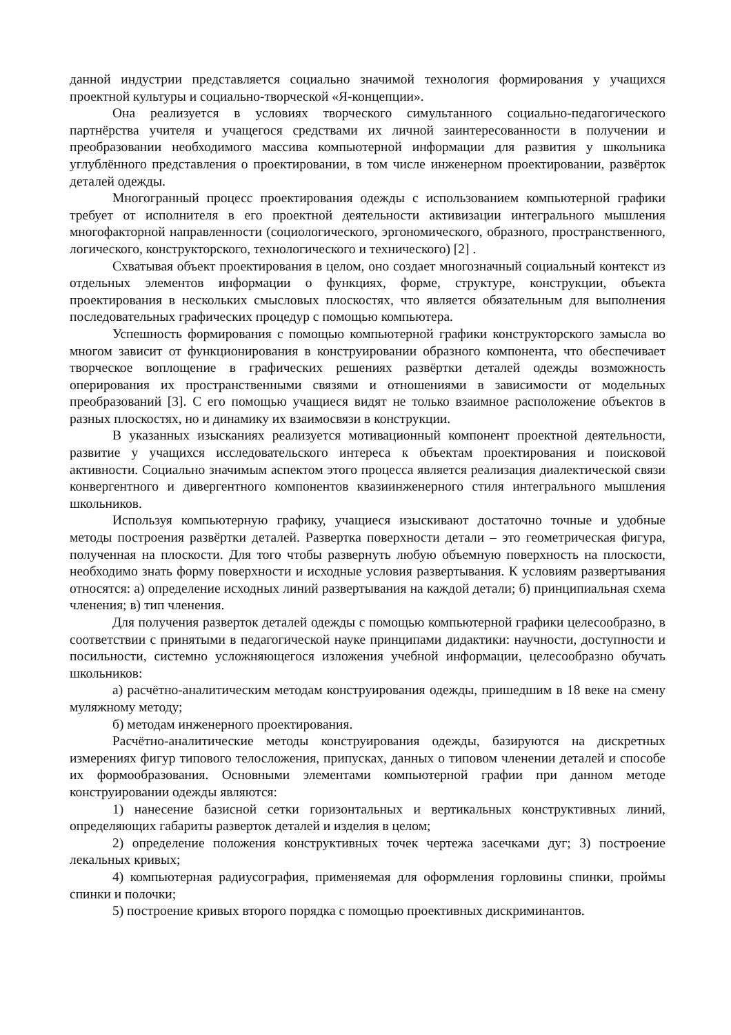данной индустрии представляется социально значимой технология формирования у учащихся проектной культуры и социально-творческой «Я-концепции».
Она реализуется в условиях творческого симультанного социально-педагогического партнёрства учителя и учащегося средствами их личной заинтересованности в получении и преобразовании необходимого массива компьютерной информации для развития у школьника углублённого представления о проектировании, в том числе инженерном проектировании, развёрток деталей одежды.
Многогранный процесс проектирования одежды с использованием компьютерной графики требует от исполнителя в его проектной деятельности активизации интегрального мышления многофакторной направленности (социологического, эргономического, образного, пространственного, логического, конструкторского, технологического и технического) [2] .
Схватывая объект проектирования в целом, оно создает многозначный социальный контекст из отдельных элементов информации о функциях, форме, структуре, конструкции, объекта проектирования в нескольких смысловых плоскостях, что является обязательным для выполнения последовательных графических процедур с помощью компьютера.
Успешность формирования с помощью компьютерной графики конструкторского замысла во многом зависит от функционирования в конструировании образного компонента, что обеспечивает творческое воплощение в графических решениях развёртки деталей одежды возможность оперирования их пространственными связями и отношениями в зависимости от модельных преобразований [3]. С его помощью учащиеся видят не только взаимное расположение объектов в разных плоскостях, но и динамику их взаимосвязи в конструкции.
В указанных изысканиях реализуется мотивационный компонент проектной деятельности, развитие у учащихся исследовательского интереса к объектам проектирования и поисковой активности. Социально значимым аспектом этого процесса является реализация диалектической связи конвергентного и дивергентного компонентов квазиинженерного стиля интегрального мышления школьников.
Используя компьютерную графику, учащиеся изыскивают достаточно точные и удобные методы построения развёртки деталей. Развертка поверхности детали – это геометрическая фигура, полученная на плоскости. Для того чтобы развернуть любую объемную поверхность на плоскости, необходимо знать форму поверхности и исходные условия развертывания. К условиям развертывания относятся: а) определение исходных линий развертывания на каждой детали; б) принципиальная схема членения; в) тип членения.
Для получения разверток деталей одежды с помощью компьютерной графики целесообразно, в соответствии с принятыми в педагогической науке принципами дидактики: научности, доступности и посильности, системно усложняющегося изложения учебной информации, целесообразно обучать школьников:
а) расчётно-аналитическим методам конструирования одежды, пришедшим в 18 веке на смену муляжному методу;
б) методам инженерного проектирования.
Расчётно-аналитические методы конструирования одежды, базируются на дискретных измерениях фигур типового телосложения, припусках, данных о типовом членении деталей и способе их формообразования. Основными элементами компьютерной графии при данном методе конструировании одежды являются:
1) нанесение базисной сетки горизонтальных и вертикальных конструктивных линий, определяющих габариты разверток деталей и изделия в целом;
2) определение положения конструктивных точек чертежа засечками дуг; 3) построение лекальных кривых;
4) компьютерная радиусография, применяемая для оформления горловины спинки, проймы спинки и полочки;
5) построение кривых второго порядка с помощью проективных дискриминантов.